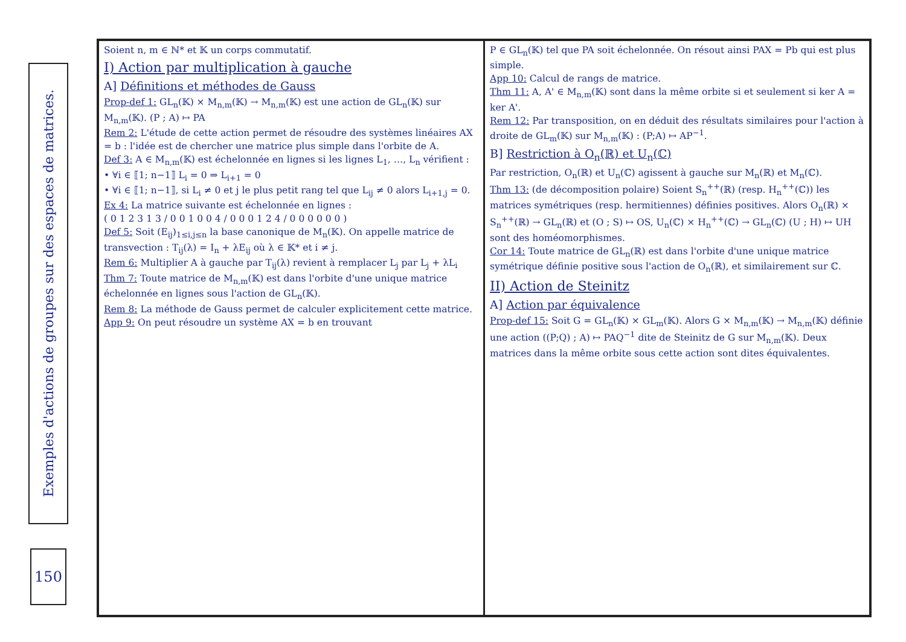Exemples d'actions de groupes sur des espaces de matrices.
150
Soient n, m ∈ ℕ* et 𝕂 un corps commutatif.
I) Action par multiplication à gauche
A] Définitions et méthodes de Gauss
Prop-def 1: GL<sub>n</sub>(𝕂) × M<sub>n,m</sub>(𝕂) → M<sub>n,m</sub>(𝕂) est une action de GL<sub>n</sub>(𝕂) sur M<sub>n,m</sub>(𝕂). (P ; A) ↦ PA
Rem 2: L'étude de cette action permet de résoudre des systèmes linéaires AX = b : l'idée est de chercher une matrice plus simple dans l'orbite de A.
Def 3: A ∈ M<sub>n,m</sub>(𝕂) est échelonnée en lignes si les lignes L<sub>1</sub>, …, L<sub>n</sub> vérifient :
• ∀i ∈ ⟦1; n−1⟧ L<sub>i</sub> = 0 ⇒ L<sub>i+1</sub> = 0
• ∀i ∈ ⟦1; n−1⟧, si L<sub>i</sub> ≠ 0 et j le plus petit rang tel que L<sub>ij</sub> ≠ 0 alors L<sub>i+1,j</sub> = 0.
Ex 4: La matrice suivante est échelonnée en lignes :
( 0 1 2 3 1 3 / 0 0 1 0 0 4 / 0 0 0 1 2 4 / 0 0 0 0 0 0 )
Def 5: Soit (E<sub>ij</sub>)<sub>1≤i,j≤n</sub> la base canonique de M<sub>n</sub>(𝕂). On appelle matrice de transvection : T<sub>ij</sub>(λ) = I<sub>n</sub> + λE<sub>ij</sub> où λ ∈ 𝕂* et i ≠ j.
Rem 6: Multiplier A à gauche par T<sub>ij</sub>(λ) revient à remplacer L<sub>j</sub> par L<sub>j</sub> + λL<sub>i</sub>
Thm 7: Toute matrice de M<sub>n,m</sub>(𝕂) est dans l'orbite d'une unique matrice échelonnée en lignes sous l'action de GL<sub>n</sub>(𝕂).
Rem 8: La méthode de Gauss permet de calculer explicitement cette matrice.
App 9: On peut résoudre un système AX = b en trouvant
P ∈ GL<sub>n</sub>(𝕂) tel que PA soit échelonnée. On résout ainsi PAX = Pb qui est plus simple.
App 10: Calcul de rangs de matrice.
Thm 11: A, A' ∈ M<sub>n,m</sub>(𝕂) sont dans la même orbite si et seulement si ker A = ker A'.
Rem 12: Par transposition, on en déduit des résultats similaires pour l'action à droite de GL<sub>m</sub>(𝕂) sur M<sub>n,m</sub>(𝕂) : (P;A) ↦ AP<sup>−1</sup>.
B] Restriction à O<sub>n</sub>(ℝ) et U<sub>n</sub>(ℂ)
Par restriction, O<sub>n</sub>(ℝ) et U<sub>n</sub>(ℂ) agissent à gauche sur M<sub>n</sub>(ℝ) et M<sub>n</sub>(ℂ).
Thm 13: (de décomposition polaire) Soient S<sub>n</sub><sup>++</sup>(ℝ) (resp. H<sub>n</sub><sup>++</sup>(ℂ)) les matrices symétriques (resp. hermitiennes) définies positives. Alors O<sub>n</sub>(ℝ) × S<sub>n</sub><sup>++</sup>(ℝ) → GL<sub>n</sub>(ℝ) et (O ; S) ↦ OS, U<sub>n</sub>(ℂ) × H<sub>n</sub><sup>++</sup>(ℂ) → GL<sub>n</sub>(ℂ) (U ; H) ↦ UH sont des homéomorphismes.
Cor 14: Toute matrice de GL<sub>n</sub>(ℝ) est dans l'orbite d'une unique matrice symétrique définie positive sous l'action de O<sub>n</sub>(ℝ), et similairement sur ℂ.
II) Action de Steinitz
A] Action par équivalence
Prop-def 15: Soit G = GL<sub>n</sub>(𝕂) × GL<sub>m</sub>(𝕂). Alors G × M<sub>n,m</sub>(𝕂) → M<sub>n,m</sub>(𝕂) définie une action ((P;Q) ; A) ↦ PAQ<sup>−1</sup> dite de Steinitz de G sur M<sub>n,m</sub>(𝕂). Deux matrices dans la même orbite sous cette action sont dites équivalentes.